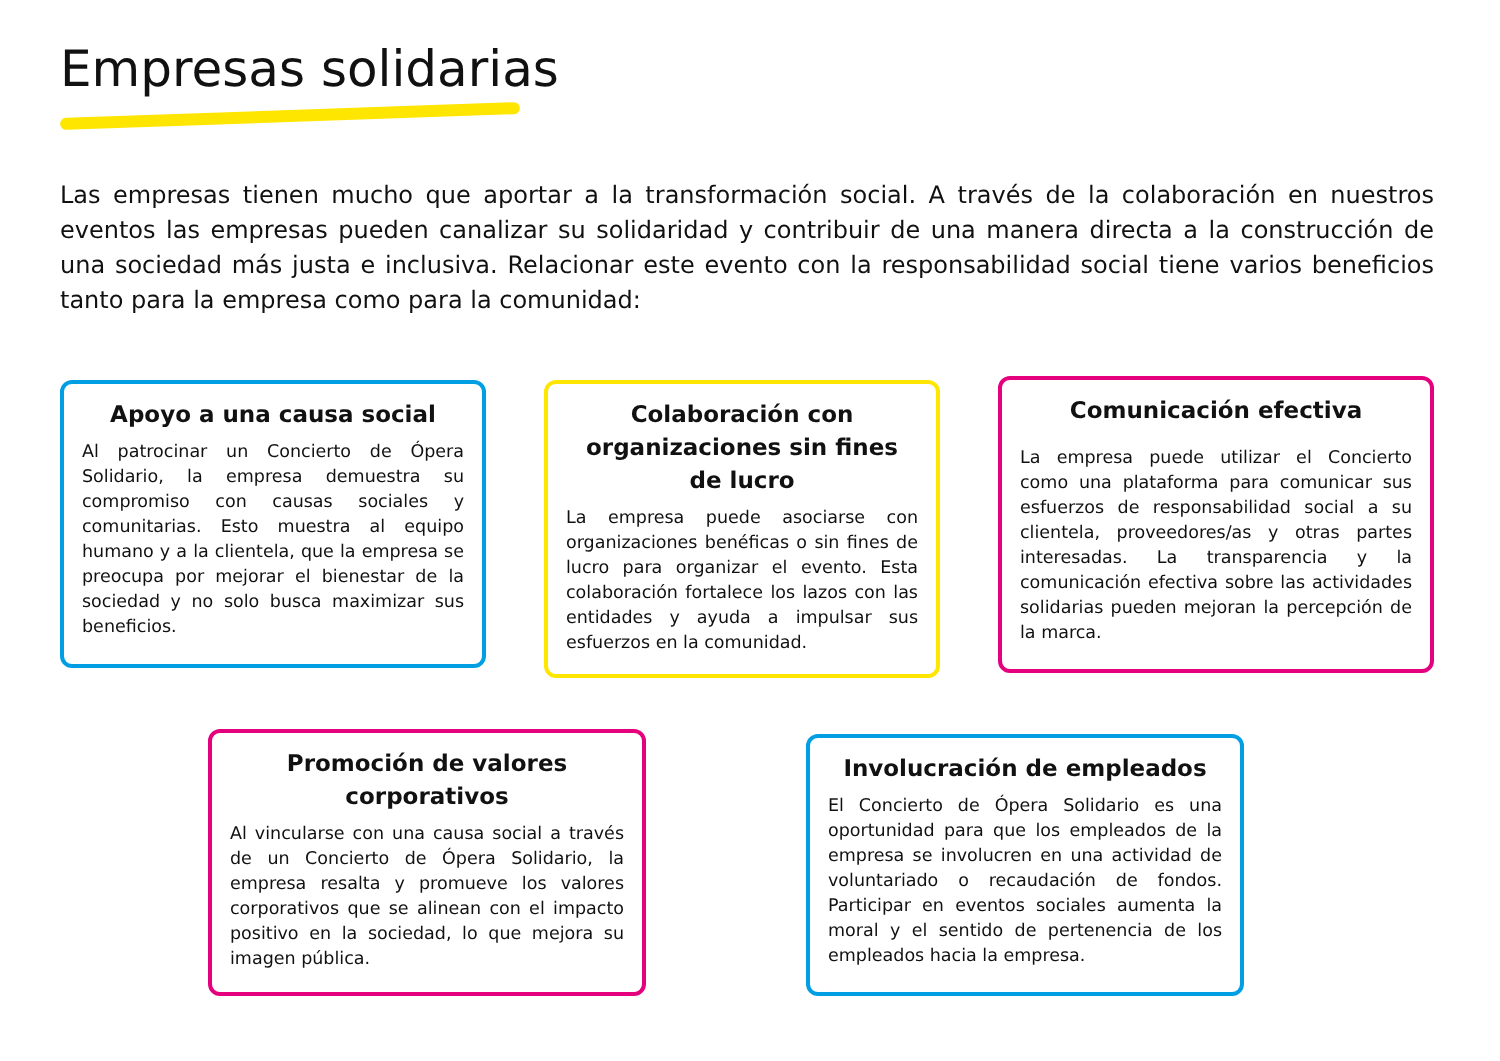Empresas solidarias
Las empresas tienen mucho que aportar a la transformación social. A través de la colaboración en nuestros eventos las empresas pueden canalizar su solidaridad y contribuir de una manera directa a la construcción de una sociedad más justa e inclusiva. Relacionar este evento con la responsabilidad social tiene varios beneficios tanto para la empresa como para la comunidad:
Apoyo a una causa social
Al patrocinar un Concierto de Ópera Solidario, la empresa demuestra su compromiso con causas sociales y comunitarias. Esto muestra al equipo humano y a la clientela, que la empresa se preocupa por mejorar el bienestar de la sociedad y no solo busca maximizar sus beneficios.
Colaboración con organizaciones sin fines de lucro
La empresa puede asociarse con organizaciones benéficas o sin fines de lucro para organizar el evento. Esta colaboración fortalece los lazos con las entidades y ayuda a impulsar sus esfuerzos en la comunidad.
Comunicación efectiva
La empresa puede utilizar el Concierto como una plataforma para comunicar sus esfuerzos de responsabilidad social a su clientela, proveedores/as y otras partes interesadas. La transparencia y la comunicación efectiva sobre las actividades solidarias pueden mejoran la percepción de la marca.
Promoción de valores corporativos
Al vincularse con una causa social a través de un Concierto de Ópera Solidario, la empresa resalta y promueve los valores corporativos que se alinean con el impacto positivo en la sociedad, lo que mejora su imagen pública.
Involucración de empleados
El Concierto de Ópera Solidario es una oportunidad para que los empleados de la empresa se involucren en una actividad de voluntariado o recaudación de fondos. Participar en eventos sociales aumenta la moral y el sentido de pertenencia de los empleados hacia la empresa.